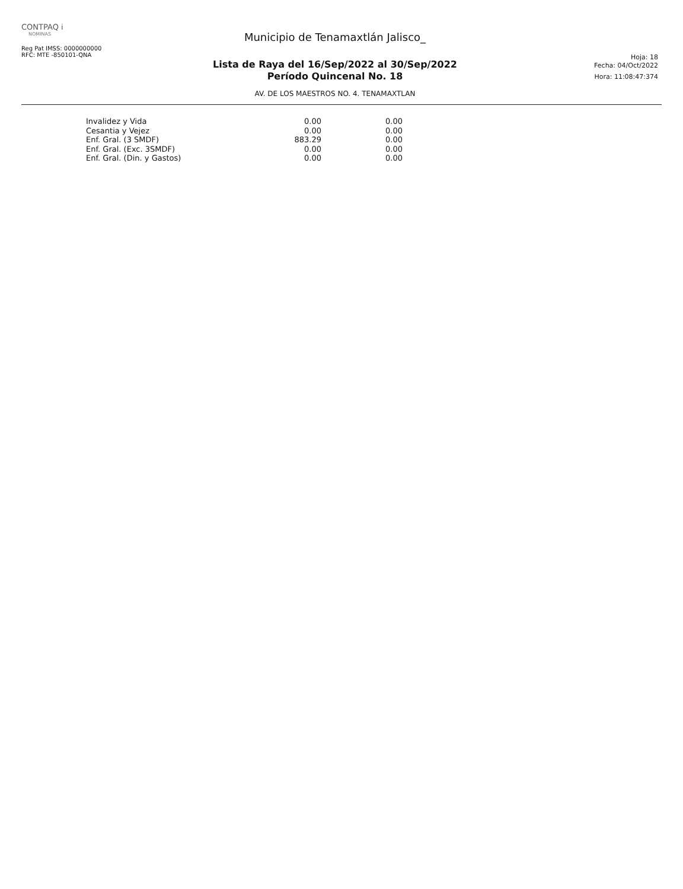CONTPAQ i
NOMINAS
Reg Pat IMSS: 0000000000
RFC: MTE -850101-QNA
Municipio de Tenamaxtlán Jalisco_
Lista de Raya del 16/Sep/2022 al 30/Sep/2022
Período Quincenal No. 18
AV. DE LOS MAESTROS NO. 4. TENAMAXTLAN
Hoja: 18
Fecha: 04/Oct/2022
Hora: 11:08:47:374
| Invalidez y Vida | 0.00 | 0.00 |
| Cesantia y Vejez | 0.00 | 0.00 |
| Enf. Gral. (3 SMDF) | 883.29 | 0.00 |
| Enf. Gral. (Exc. 3SMDF) | 0.00 | 0.00 |
| Enf. Gral. (Din. y Gastos) | 0.00 | 0.00 |